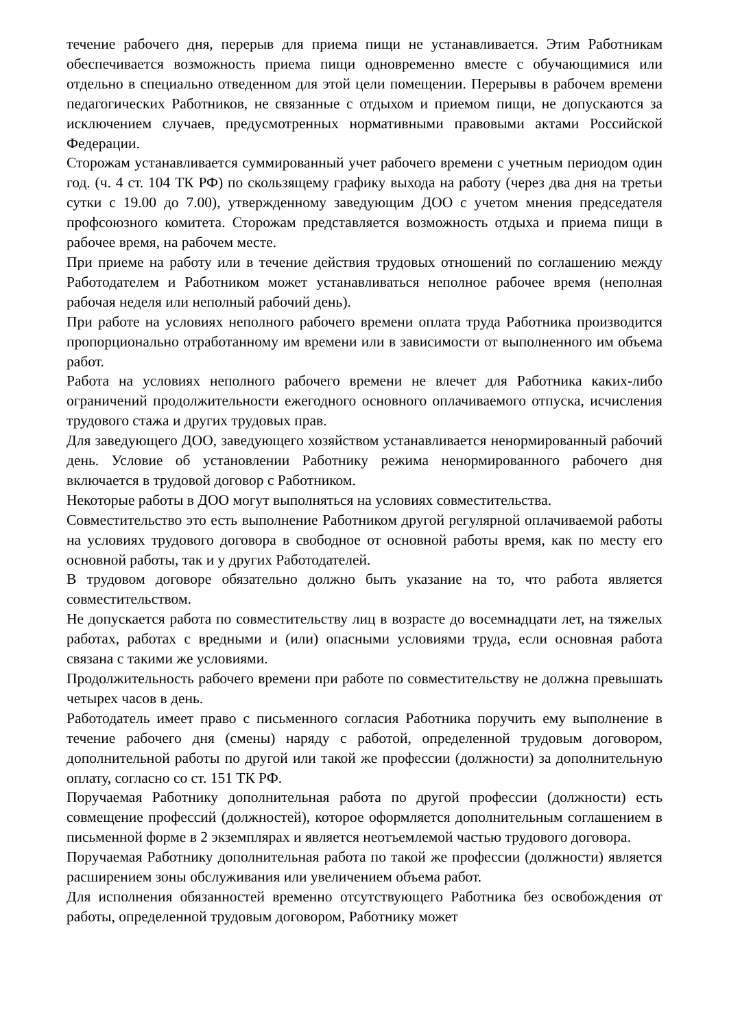течение рабочего дня, перерыв для приема пищи не устанавливается. Этим Работникам обеспечивается возможность приема пищи одновременно вместе с обучающимися или отдельно в специально отведенном для этой цели помещении. Перерывы в рабочем времени педагогических Работников, не связанные с отдыхом и приемом пищи, не допускаются за исключением случаев, предусмотренных нормативными правовыми актами Российской Федерации.
Сторожам устанавливается суммированный учет рабочего времени с учетным периодом один год. (ч. 4 ст. 104 ТК РФ) по скользящему графику выхода на работу (через два дня на третьи сутки с 19.00 до 7.00), утвержденному заведующим ДОО с учетом мнения председателя профсоюзного комитета. Сторожам представляется возможность отдыха и приема пищи в рабочее время, на рабочем месте.
При приеме на работу или в течение действия трудовых отношений по соглашению между Работодателем и Работником может устанавливаться неполное рабочее время (неполная рабочая неделя или неполный рабочий день).
При работе на условиях неполного рабочего времени оплата труда Работника производится пропорционально отработанному им времени или в зависимости от выполненного им объема работ.
Работа на условиях неполного рабочего времени не влечет для Работника каких-либо ограничений продолжительности ежегодного основного оплачиваемого отпуска, исчисления трудового стажа и других трудовых прав.
Для заведующего ДОО, заведующего хозяйством устанавливается ненормированный рабочий день. Условие об установлении Работнику режима ненормированного рабочего дня включается в трудовой договор с Работником.
Некоторые работы в ДОО могут выполняться на условиях совместительства.
Совместительство это есть выполнение Работником другой регулярной оплачиваемой работы на условиях трудового договора в свободное от основной работы время, как по месту его основной работы, так и у других Работодателей.
В трудовом договоре обязательно должно быть указание на то, что работа является совместительством.
Не допускается работа по совместительству лиц в возрасте до восемнадцати лет, на тяжелых работах, работах с вредными и (или) опасными условиями труда, если основная работа связана с такими же условиями.
Продолжительность рабочего времени при работе по совместительству не должна превышать четырех часов в день.
Работодатель имеет право с письменного согласия Работника поручить ему выполнение в течение рабочего дня (смены) наряду с работой, определенной трудовым договором, дополнительной работы по другой или такой же профессии (должности) за дополнительную оплату, согласно со ст. 151 ТК РФ.
Поручаемая Работнику дополнительная работа по другой профессии (должности) есть совмещение профессий (должностей), которое оформляется дополнительным соглашением в письменной форме в 2 экземплярах и является неотъемлемой частью трудового договора.
Поручаемая Работнику дополнительная работа по такой же профессии (должности) является расширением зоны обслуживания или увеличением объема работ.
Для исполнения обязанностей временно отсутствующего Работника без освобождения от работы, определенной трудовым договором, Работнику может